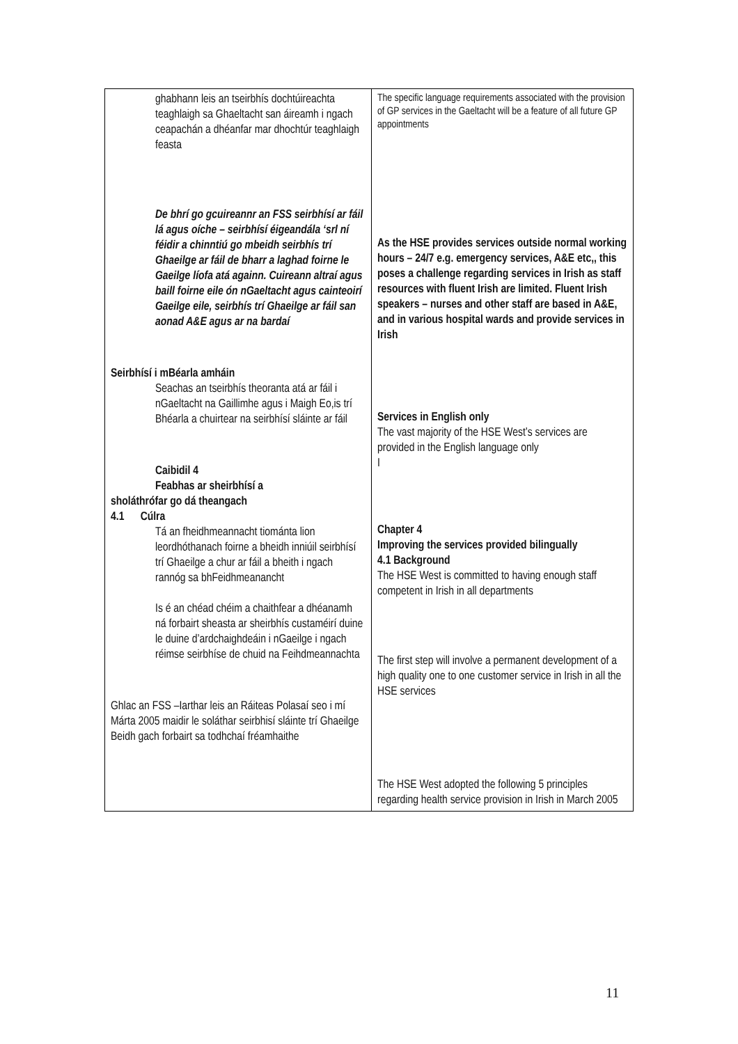| ghabhann leis an tseirbhís dochtúireachta teaghlaigh sa Ghaeltacht san áireamh i ngach ceapachán a dhéanfar mar dhochtúr teaghlaigh feasta De bhrí go gcuireannr an FSS seirbhísí ar fáil lá agus oíche – seirbhísí éigeandála ‘srl ní féidir a chinntiú go mbeidh seirbhís trí Ghaeilge ar fáil de bharr a laghad foirne le Gaeilge líofa atá againn. Cuireann altraí agus baill foirne eile ón nGaeltacht agus cainteoirí Gaeilge eile, seirbhís trí Ghaeilge ar fáil san aonad A&E agus ar na bardaí Seirbhísí i mBéarla amháin Seachas an tseirbhís theoranta atá ar fáil i nGaeltacht na Gaillimhe agus i Maigh Eo,is trí Bhéarla a chuirtear na seirbhísí sláinte ar fáil Caibidil 4 Feabhas ar sheirbhísí a sholáthrófar go dá theangach 4.1 Cúlra Tá an fheidhmeannacht tiománta lion leordhóthanach foirne a bheidh inniúil seirbhísí trí Ghaeilge a chur ar fáil a bheith i ngach rannóg sa bhFeidhmeanancht Is é an chéad chéim a chaithfear a dhéanamh ná forbairt sheasta ar sheirbhís custaméirí duine le duine d’ardchaighdeáin i nGaeilge i ngach réimse seirbhíse de chuid na Feihdmeannachta Ghlac an FSS –Iarthar leis an Ráiteas Polasaí seo i mí Márta 2005 maidir le soláthar seirbhisí sláinte trí Ghaeilge Beidh gach forbairt sa todhchaí fréamhaithe | The specific language requirements associated with the provision of GP services in the Gaeltacht will be a feature of all future GP appointments As the HSE provides services outside normal working hours – 24/7 e.g. emergency services, A&E etc,, this poses a challenge regarding services in Irish as staff resources with fluent Irish are limited. Fluent Irish speakers – nurses and other staff are based in A&E, and in various hospital wards and provide services in Irish Services in English only The vast majority of the HSE West’s services are provided in the English language only I Chapter 4 Improving the services provided bilingually 4.1 Background The HSE West is committed to having enough staff competent in Irish in all departments The first step will involve a permanent development of a high quality one to one customer service in Irish in all the HSE services The HSE West adopted the following 5 principles regarding health service provision in Irish in March 2005 |
11